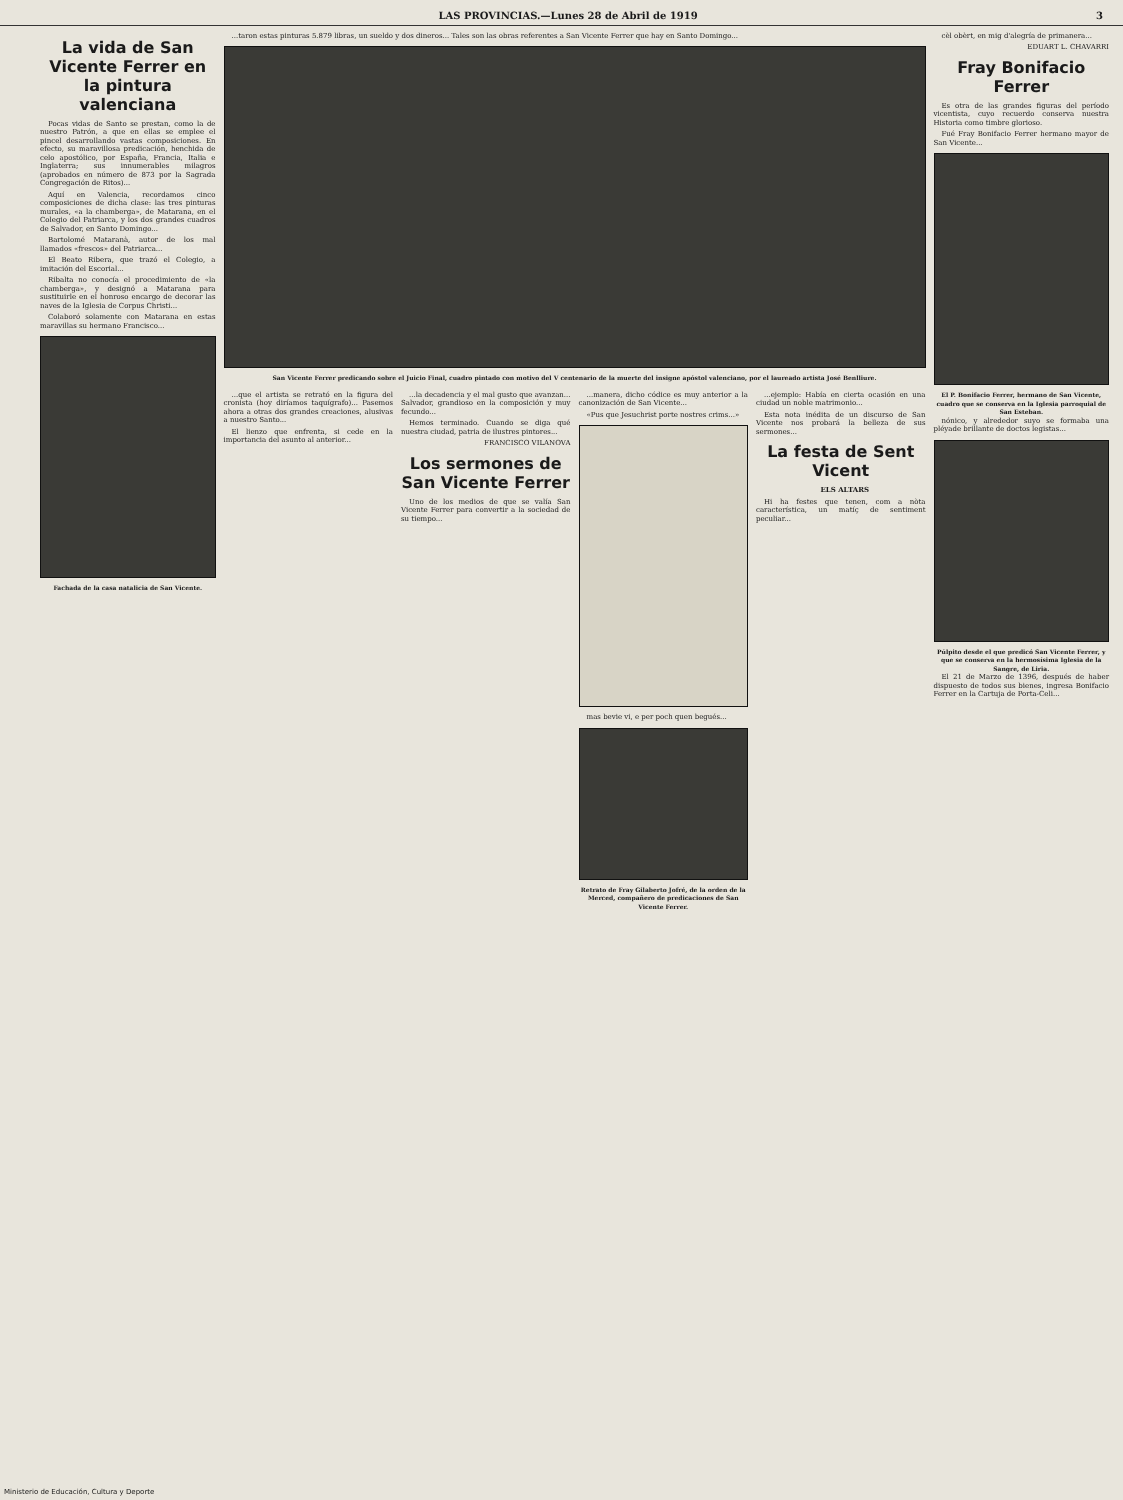LAS PROVINCIAS.—Lunes 28 de Abril de 1919 3
La vida de San Vicente Ferrer en la pintura valenciana
Pocas vidas de Santo se prestan, como la de nuestro Patrón, a que en ellas se emplee el pincel desarrollando vastas composiciones. En efecto, su maravillosa predicación, henchida de celo apostólico, por España, Francia, Italia e Inglaterra; sus innumerables milagros (aprobados en número de 873 por la Sagrada Congregación de Ritos)...
Aquí en Valencia, recordamos cinco composiciones de dicha clase: las tres pinturas murales, «a la chamberga», de Matarana, en el Colegio del Patriarca, y los dos grandes cuadros de Salvador, en Santo Domingo...
Bartolomé Mataranà, autor de los mal llamados «frescos» del Patriarca...
El Beato Ribera, que trazó el Colegio, a imitación del Escorial...
Ribalta no conocía el procedimiento de «la chamberga», y designó a Matarana para sustituirle en el honroso encargo de decorar las naves de la Iglesia de Corpus Christi...
Colaboró solamente con Matarana en estas maravillas su hermano Francisco...
Fachada de la casa natalicia de San Vicente.
...taron estas pinturas 5.879 libras, un sueldo y dos dineros... Tales son las obras referentes a San Vicente Ferrer que hay en Santo Domingo...
San Vicente Ferrer predicando sobre el Juicio Final, cuadro pintado con motivo del V centenario de la muerte del insigne apóstol valenciano, por el laureado artista José Benlliure.
...que el artista se retrató en la figura del cronista (hoy diríamos taquígrafo)... Pasemos ahora a otras dos grandes creaciones, alusivas a nuestro Santo...
El lienzo que enfrenta, si cede en la importancia del asunto al anterior...
...la decadencia y el mal gusto que avanzan... Salvador, grandioso en la composición y muy fecundo...
Hemos terminado. Cuando se diga qué nuestra ciudad, patria de ilustres pintores...
FRANCISCO VILANOVA
Los sermones de San Vicente Ferrer
Uno de los medios de que se valía San Vicente Ferrer para convertir a la sociedad de su tiempo...
...manera, dicho códice es muy anterior a la canonización de San Vicente...
«Pus que Jesuchrist porte nostres crims...»
mas bevie vi, e per poch quen begués...
Retrato de Fray Gilaberto Jofré, de la orden de la Merced, compañero de predicaciones de San Vicente Ferrer.
...ejemplo: Había en cierta ocasión en una ciudad un noble matrimonio...
Esta nota inédita de un discurso de San Vicente nos probará la belleza de sus sermones...
La festa de Sent Vicent
ELS ALTARS
Hi ha festes que tenen, com a nòta característica, un matíç de sentiment peculiar...
cèl obèrt, en mig d'alegría de primanera...
EDUART L. CHAVARRI
Fray Bonifacio Ferrer
Es otra de las grandes figuras del período vicentista, cuyo recuerdo conserva nuestra Historia como timbre glorioso.
Fué Fray Bonifacio Ferrer hermano mayor de San Vicente...
El P. Bonifacio Ferrer, hermano de San Vicente, cuadro que se conserva en la Iglesia parroquial de San Esteban.
nónico, y alrededor suyo se formaba una pléyade brillante de doctos legistas...
Púlpito desde el que predicó San Vicente Ferrer, y que se conserva en la hermosísima Iglesia de la Sangre, de Liria.
El 21 de Marzo de 1396, después de haber dispuesto de todos sus bienes, ingresa Bonifacio Ferrer en la Cartuja de Porta-Celi...
Ministerio de Educación, Cultura y Deporte